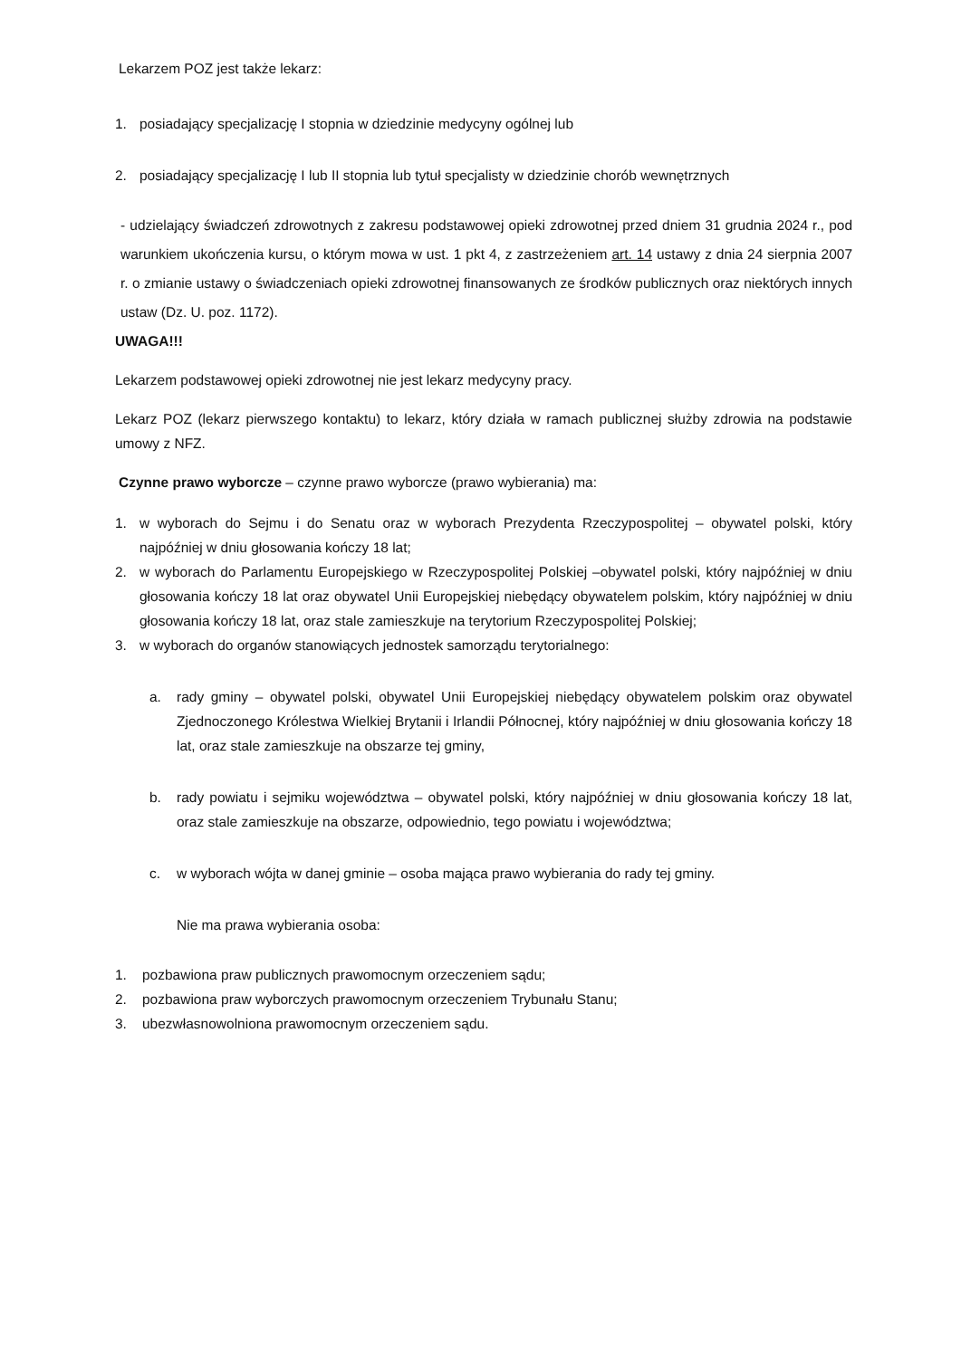Lekarzem POZ jest także lekarz:
1. posiadający specjalizację I stopnia w dziedzinie medycyny ogólnej lub
2. posiadający specjalizację I lub II stopnia lub tytuł specjalisty w dziedzinie chorób wewnętrznych
- udzielający świadczeń zdrowotnych z zakresu podstawowej opieki zdrowotnej przed dniem 31 grudnia 2024 r., pod warunkiem ukończenia kursu, o którym mowa w ust. 1 pkt 4, z zastrzeżeniem art. 14 ustawy z dnia 24 sierpnia 2007 r. o zmianie ustawy o świadczeniach opieki zdrowotnej finansowanych ze środków publicznych oraz niektórych innych ustaw (Dz. U. poz. 1172).
UWAGA!!!
Lekarzem podstawowej opieki zdrowotnej nie jest lekarz medycyny pracy.
Lekarz POZ (lekarz pierwszego kontaktu) to lekarz, który działa w ramach publicznej służby zdrowia na podstawie umowy z NFZ.
Czynne prawo wyborcze – czynne prawo wyborcze (prawo wybierania) ma:
1. w wyborach do Sejmu i do Senatu oraz w wyborach Prezydenta Rzeczypospolitej – obywatel polski, który najpóźniej w dniu głosowania kończy 18 lat;
2. w wyborach do Parlamentu Europejskiego w Rzeczypospolitej Polskiej –obywatel polski, który najpóźniej w dniu głosowania kończy 18 lat oraz obywatel Unii Europejskiej niebędący obywatelem polskim, który najpóźniej w dniu głosowania kończy 18 lat, oraz stale zamieszkuje na terytorium Rzeczypospolitej Polskiej;
3. w wyborach do organów stanowiących jednostek samorządu terytorialnego:
a. rady gminy – obywatel polski, obywatel Unii Europejskiej niebędący obywatelem polskim oraz obywatel Zjednoczonego Królestwa Wielkiej Brytanii i Irlandii Północnej, który najpóźniej w dniu głosowania kończy 18 lat, oraz stale zamieszkuje na obszarze tej gminy,
b. rady powiatu i sejmiku województwa – obywatel polski, który najpóźniej w dniu głosowania kończy 18 lat, oraz stale zamieszkuje na obszarze, odpowiednio, tego powiatu i województwa;
c. w wyborach wójta w danej gminie – osoba mająca prawo wybierania do rady tej gminy.
Nie ma prawa wybierania osoba:
1. pozbawiona praw publicznych prawomocnym orzeczeniem sądu;
2. pozbawiona praw wyborczych prawomocnym orzeczeniem Trybunału Stanu;
3. ubezwłasnowolniona prawomocnym orzeczeniem sądu.